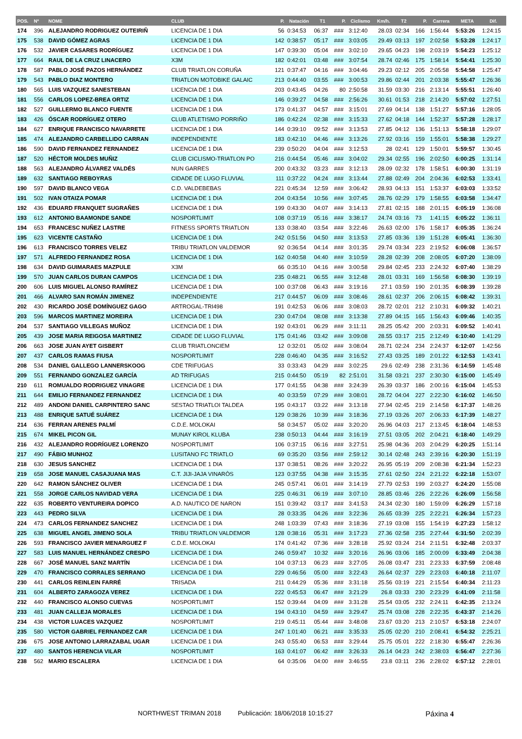| POS. | Nº | NOME | CLUB | P. | Natación | T1 | P. | Ciclismo | Km/h. | T2 | P. | Carrera | META | Dif. |
| --- | --- | --- | --- | --- | --- | --- | --- | --- | --- | --- | --- | --- | --- | --- |
| 174 | 396 | ALEJANDRO RODRIGUEZ OUTEIRIÑ | LICENCIA DE 1 DIA | 56 | 0:34:53 | 06:37 | ### | 3:12:40 | 28.03 | 02:34 | 166 | 1:56:44 | 5:53:26 | 1:24:15 |
| 175 | 538 | DAVID GÓMEZ AGRAS | LICENCIA DE 1 DIA | 142 | 0:38:57 | 05:17 | ### | 3:03:05 | 29.49 | 03:13 | 197 | 2:02:58 | 5:53:28 | 1:24:17 |
| 176 | 532 | JAVIER CASARES RODRÍGUEZ | LICENCIA DE 1 DIA | 147 | 0:39:30 | 05:04 | ### | 3:02:10 | 29.65 | 04:23 | 198 | 2:03:19 | 5:54:23 | 1:25:12 |
| 177 | 664 | RAUL DE LA CRUZ LINACERO | X3M | 182 | 0:42:01 | 03:48 | ### | 3:07:54 | 28.74 | 02:46 | 175 | 1:58:14 | 5:54:41 | 1:25:30 |
| 178 | 587 | PABLO JOSÉ PAZOS HERNÁNDEZ | CLUB TRIATLON CORUÑA | 121 | 0:37:47 | 04:16 | ### | 3:04:46 | 29.23 | 02:12 | 205 | 2:05:58 | 5:54:58 | 1:25:47 |
| 179 | 543 | PABLO DIAZ MONTERO | TRIATLON MOTOBIKE GALAIC | 213 | 0:44:40 | 03:55 | ### | 3:00:53 | 29.86 | 02:44 | 201 | 2:03:38 | 5:55:47 | 1:26:36 |
| 180 | 565 | LUIS VAZQUEZ SANESTEBAN | LICENCIA DE 1 DIA | 203 | 0:43:45 | 04:26 | 80 | 2:50:58 | 31.59 | 03:30 | 216 | 2:13:14 | 5:55:51 | 1:26:40 |
| 181 | 556 | CARLOS LOPEZ-BREA ORTIZ | LICENCIA DE 1 DIA | 146 | 0:39:27 | 04:58 | ### | 2:56:26 | 30.61 | 01:53 | 218 | 2:14:20 | 5:57:02 | 1:27:51 |
| 182 | 527 | GUILLERMO BLANCO FUENTE | LICENCIA DE 1 DIA | 173 | 0:41:37 | 04:57 | ### | 3:15:01 | 27.69 | 04:14 | 138 | 1:51:27 | 5:57:16 | 1:28:05 |
| 183 | 426 | ÓSCAR RODRÍGUEZ OTERO | CLUB ATLETISMO PORRIÑO | 186 | 0:42:24 | 02:38 | ### | 3:15:33 | 27.62 | 04:18 | 144 | 1:52:37 | 5:57:28 | 1:28:17 |
| 184 | 627 | ENRIQUE FRANCISCO NAVARRETE | LICENCIA DE 1 DIA | 144 | 0:39:10 | 09:52 | ### | 3:13:53 | 27.85 | 04:12 | 136 | 1:51:13 | 5:58:18 | 1:29:07 |
| 185 | 474 | ALEJANDRO CARBELLIDO CARRAN | INDEPENDIENTE | 183 | 0:42:10 | 04:46 | ### | 3:13:26 | 27.92 | 03:16 | 159 | 1:55:01 | 5:58:38 | 1:29:27 |
| 186 | 590 | DAVID FERNANDEZ FERNANDEZ | LICENCIA DE 1 DIA | 239 | 0:50:20 | 04:04 | ### | 3:12:53 | 28 | 02:41 | 129 | 1:50:01 | 5:59:57 | 1:30:45 |
| 187 | 520 | HÉCTOR MOLDES MUÑIZ | CLUB CICLISMO-TRIATLON PO | 216 | 0:44:54 | 05:46 | ### | 3:04:02 | 29.34 | 02:55 | 196 | 2:02:50 | 6:00:25 | 1:31:14 |
| 188 | 563 | ALEJANDRO ÁLVAREZ VALDÉS | NUN GARRES | 200 | 0:43:32 | 03:23 | ### | 3:12:13 | 28.09 | 02:32 | 178 | 1:58:51 | 6:00:30 | 1:31:19 |
| 189 | 632 | SANTIAGO REBOYRAS | CIDADE DE LUGO FLUVIAL | 111 | 0:37:22 | 04:24 | ### | 3:13:44 | 27.88 | 02:49 | 204 | 2:04:36 | 6:02:53 | 1:33:41 |
| 190 | 597 | DAVID BLANCO VEGA | C.D. VALDEBEBAS | 221 | 0:45:34 | 12:59 | ### | 3:06:42 | 28.93 | 04:13 | 151 | 1:53:37 | 6:03:03 | 1:33:52 |
| 191 | 502 | IVAN OTAIZA POMAR | LICENCIA DE 1 DIA | 204 | 0:43:54 | 10:56 | ### | 3:07:45 | 28.76 | 02:29 | 179 | 1:58:55 | 6:03:58 | 1:34:47 |
| 192 | 436 | EDUARD FRANQUET SUGRAÑES | LICENCIA DE 1 DIA | 199 | 0:43:30 | 04:07 | ### | 3:14:13 | 27.81 | 02:15 | 188 | 2:01:15 | 6:05:19 | 1:36:08 |
| 193 | 612 | ANTONIO BAAMONDE SANDE | NOSPORTLIMIT | 108 | 0:37:19 | 05:16 | ### | 3:38:17 | 24.74 | 03:16 | 73 | 1:41:15 | 6:05:22 | 1:36:11 |
| 194 | 653 | FRANCESC NUÑEZ LASTRE | FITNESS SPORTS TRIATLON | 133 | 0:38:40 | 03:54 | ### | 3:22:46 | 26.63 | 02:00 | 176 | 1:58:17 | 6:05:35 | 1:36:24 |
| 195 | 623 | VICENTE CASTAÑO | LICENCIA DE 1 DIA | 242 | 0:51:56 | 04:50 | ### | 3:13:53 | 27.85 | 03:36 | 139 | 1:51:28 | 6:05:41 | 1:36:30 |
| 196 | 613 | FRANCISCO TORRES VELEZ | TRIBU TRIATLON VALDEMOR | 92 | 0:36:54 | 04:14 | ### | 3:01:35 | 29.74 | 03:34 | 223 | 2:19:52 | 6:06:08 | 1:36:57 |
| 197 | 571 | ALFREDO FERNANDEZ ROSA | LICENCIA DE 1 DIA | 162 | 0:40:58 | 04:40 | ### | 3:10:59 | 28.28 | 02:39 | 208 | 2:08:05 | 6:07:20 | 1:38:09 |
| 198 | 634 | DAVID GUIMARAES MAZPULE | X3M | 66 | 0:35:10 | 04:16 | ### | 3:00:58 | 29.84 | 02:45 | 233 | 2:24:32 | 6:07:40 | 1:38:29 |
| 199 | 570 | JUAN CARLOS DURAN CAMPOS | LICENCIA DE 1 DIA | 235 | 0:48:21 | 06:55 | ### | 3:12:48 | 28.01 | 03:31 | 169 | 1:56:58 | 6:08:30 | 1:39:19 |
| 200 | 606 | LUIS MIGUEL ALONSO RAMÍREZ | LICENCIA DE 1 DIA | 100 | 0:37:08 | 06:43 | ### | 3:19:16 | 27.1 | 03:59 | 190 | 2:01:35 | 6:08:39 | 1:39:28 |
| 201 | 466 | ALVARO SAN ROMÁN JIMENEZ | INDEPENDIENTE | 217 | 0:44:57 | 06:09 | ### | 3:08:46 | 28.61 | 02:37 | 206 | 2:06:15 | 6:08:42 | 1:39:31 |
| 202 | 430 | RICARDO JOSÉ DOMÍNGUEZ GAGO | ARTROGAL-TRI498 | 191 | 0:42:53 | 06:06 | ### | 3:08:03 | 28.72 | 02:01 | 212 | 2:10:31 | 6:09:32 | 1:40:21 |
| 203 | 596 | MARCOS MARTINEZ MOREIRA | LICENCIA DE 1 DIA | 230 | 0:47:04 | 08:08 | ### | 3:13:38 | 27.89 | 04:15 | 165 | 1:56:43 | 6:09:46 | 1:40:35 |
| 204 | 537 | SANTIAGO VILLEGAS MUÑOZ | LICENCIA DE 1 DIA | 192 | 0:43:01 | 06:29 | ### | 3:11:11 | 28.25 | 05:42 | 200 | 2:03:31 | 6:09:52 | 1:40:41 |
| 205 | 439 | JOSE MARIA REIGOSA MARTINEZ | CIDADE DE LUGO FLUVIAL | 175 | 0:41:46 | 03:42 | ### | 3:09:08 | 28.55 | 03:17 | 215 | 2:12:49 | 6:10:40 | 1:41:29 |
| 206 | 663 | JOSE JUAN AYET GISBERT | CLUB TRIATLONCIEM | 12 | 0:32:01 | 05:02 | ### | 3:08:04 | 28.71 | 02:24 | 234 | 2:24:37 | 6:12:07 | 1:42:56 |
| 207 | 437 | CARLOS RAMAS FIUSA | NOSPORTLIMIT | 228 | 0:46:40 | 04:35 | ### | 3:16:52 | 27.43 | 03:25 | 189 | 2:01:22 | 6:12:53 | 1:43:41 |
| 208 | 534 | DANIEL GALLEGO LANNERSKOOG | CDE TRIFUGAS | 33 | 0:33:43 | 04:29 | ### | 3:02:25 | 29.6 | 02:49 | 238 | 2:31:36 | 6:14:59 | 1:45:48 |
| 209 | 551 | FERNANDO GONZALEZ GARCÍA | AD TRIFUGAS | 215 | 0:44:50 | 05:19 | 82 | 2:51:01 | 31.58 | 03:21 | 237 | 2:30:30 | 6:15:00 | 1:45:49 |
| 210 | 611 | ROMUALDO RODRIGUEZ VINAGRE | LICENCIA DE 1 DIA | 177 | 0:41:55 | 04:38 | ### | 3:24:39 | 26.39 | 03:37 | 186 | 2:00:16 | 6:15:04 | 1:45:53 |
| 211 | 644 | EMILIO FERNANDEZ FERNANDEZ | LICENCIA DE 1 DIA | 40 | 0:33:59 | 07:29 | ### | 3:08:01 | 28.72 | 04:04 | 227 | 2:22:30 | 6:16:02 | 1:46:50 |
| 212 | 489 | ANDONI DANIEL CARPINTERO SANC | SESTAO TRIATLOI TALDEA | 195 | 0:43:17 | 03:22 | ### | 3:13:18 | 27.94 | 02:45 | 219 | 2:14:58 | 6:17:37 | 1:48:26 |
| 213 | 488 | ENRIQUE SATUÉ SUÁREZ | LICENCIA DE 1 DIA | 129 | 0:38:26 | 10:39 | ### | 3:18:36 | 27.19 | 03:26 | 207 | 2:06:33 | 6:17:39 | 1:48:27 |
| 214 | 636 | FERRAN ARENES PALMÍ | C.D.E. MOLOKAI | 58 | 0:34:57 | 05:02 | ### | 3:20:20 | 26.96 | 04:03 | 217 | 2:13:45 | 6:18:04 | 1:48:53 |
| 215 | 674 | MIKEL PICON GIL | MUNAY KIROL KLUBA | 238 | 0:50:13 | 04:44 | ### | 3:16:19 | 27.51 | 03:05 | 202 | 2:04:21 | 6:18:40 | 1:49:29 |
| 216 | 432 | ALEJANDRO RODRÍGUEZ LORENZO | NOSPORTLIMIT | 106 | 0:37:15 | 06:16 | ### | 3:27:51 | 25.98 | 04:36 | 203 | 2:04:29 | 6:20:25 | 1:51:14 |
| 217 | 490 | FÁBIO MUNHOZ | LUSITANO FC TRIATLO | 69 | 0:35:20 | 03:56 | ### | 2:59:12 | 30.14 | 02:48 | 243 | 2:39:16 | 6:20:30 | 1:51:19 |
| 218 | 630 | JESUS SANCHEZ | LICENCIA DE 1 DIA | 137 | 0:38:51 | 08:26 | ### | 3:20:22 | 26.95 | 05:19 | 209 | 2:08:38 | 6:21:34 | 1:52:23 |
| 219 | 658 | JOSE MANUEL CASAJUANA MAS | C.T. JIJI-JAJA VINARÒS | 123 | 0:37:55 | 04:38 | ### | 3:15:35 | 27.61 | 02:50 | 224 | 2:21:22 | 6:22:18 | 1:53:07 |
| 220 | 642 | RAMON SÁNCHEZ OLIVER | LICENCIA DE 1 DIA | 245 | 0:57:41 | 06:01 | ### | 3:14:19 | 27.79 | 02:53 | 199 | 2:03:27 | 6:24:20 | 1:55:08 |
| 221 | 558 | JORGE CARLOS NAVIDAD VERA | LICENCIA DE 1 DIA | 225 | 0:46:31 | 06:19 | ### | 3:07:10 | 28.85 | 03:46 | 226 | 2:22:26 | 6:26:09 | 1:56:58 |
| 222 | 635 | ROBERTO VENTUREIRA DOPICO | A.D. NAUTICO DE NARON | 151 | 0:39:42 | 03:17 | ### | 3:41:53 | 24.34 | 02:30 | 180 | 1:59:09 | 6:26:29 | 1:57:18 |
| 223 | 443 | PEDRO SILVA | LICENCIA DE 1 DIA | 28 | 0:33:35 | 04:26 | ### | 3:22:36 | 26.65 | 03:39 | 225 | 2:22:21 | 6:26:34 | 1:57:23 |
| 224 | 473 | CARLOS FERNANDEZ SANCHEZ | LICENCIA DE 1 DIA | 248 | 1:03:39 | 07:43 | ### | 3:18:36 | 27.19 | 03:08 | 155 | 1:54:19 | 6:27:23 | 1:58:12 |
| 225 | 638 | MIGUEL ANGEL JIMENO SOLA | TRIBU TRIATLON VALDEMOR | 128 | 0:38:16 | 05:31 | ### | 3:17:23 | 27.36 | 02:58 | 235 | 2:27:44 | 6:31:50 | 2:02:39 |
| 226 | 593 | FRANCISCO JAVIER MENARGUEZ F | C.D.E. MOLOKAI | 174 | 0:41:42 | 07:36 | ### | 3:28:18 | 25.92 | 03:24 | 214 | 2:11:51 | 6:32:48 | 2:03:37 |
| 227 | 583 | LUIS MANUEL HERNÁNDEZ CRESPO | LICENCIA DE 1 DIA | 246 | 0:59:47 | 10:32 | ### | 3:20:16 | 26.96 | 03:06 | 185 | 2:00:09 | 6:33:49 | 2:04:38 |
| 228 | 667 | JOSÉ MANUEL SANZ MARTÍN | LICENCIA DE 1 DIA | 104 | 0:37:13 | 06:23 | ### | 3:27:05 | 26.08 | 03:47 | 231 | 2:23:33 | 6:37:59 | 2:08:48 |
| 229 | 470 | FRANCISCO CORRALES SERRANO | LICENCIA DE 1 DIA | 229 | 0:46:56 | 05:00 | ### | 3:22:43 | 26.64 | 02:37 | 229 | 2:23:03 | 6:40:18 | 2:11:07 |
| 230 | 441 | CARLOS REINLEIN FARRÉ | TRISADA | 211 | 0:44:29 | 05:36 | ### | 3:31:18 | 25.56 | 03:19 | 221 | 2:15:54 | 6:40:34 | 2:11:23 |
| 231 | 604 | ALBERTO ZARAGOZA VEREZ | LICENCIA DE 1 DIA | 222 | 0:45:53 | 06:47 | ### | 3:21:29 | 26.8 | 03:33 | 230 | 2:23:29 | 6:41:09 | 2:11:58 |
| 232 | 440 | FRANCISCO ALONSO CUEVAS | NOSPORTLIMIT | 152 | 0:39:44 | 04:09 | ### | 3:31:28 | 25.54 | 03:05 | 232 | 2:24:11 | 6:42:35 | 2:13:24 |
| 233 | 481 | JUAN CALLEJA MORALES | LICENCIA DE 1 DIA | 194 | 0:43:10 | 04:59 | ### | 3:29:47 | 25.74 | 03:08 | 228 | 2:22:35 | 6:43:37 | 2:14:26 |
| 234 | 438 | VICTOR LUACES VAZQUEZ | NOSPORTLIMIT | 219 | 0:45:11 | 05:44 | ### | 3:48:08 | 23.67 | 03:20 | 213 | 2:10:57 | 6:53:18 | 2:24:07 |
| 235 | 580 | VICTOR GABRIEL FERNANDEZ CAR | LICENCIA DE 1 DIA | 247 | 1:01:40 | 06:21 | ### | 3:35:33 | 25.05 | 02:20 | 210 | 2:08:41 | 6:54:32 | 2:25:21 |
| 236 | 675 | JOSE ANTONIO LARRAZABAL UGAR | LICENCIA DE 1 DIA | 243 | 0:55:40 | 06:53 | ### | 3:29:44 | 25.75 | 05:01 | 222 | 2:18:30 | 6:55:47 | 2:26:36 |
| 237 | 480 | SANTOS HERENCIA VILAR | NOSPORTLIMIT | 163 | 0:41:07 | 06:42 | ### | 3:26:33 | 26.14 | 04:23 | 242 | 2:38:03 | 6:56:47 | 2:27:36 |
| 238 | 562 | MARIO ESCALERA | LICENCIA DE 1 DIA | 64 | 0:35:06 | 04:00 | ### | 3:46:55 | 23.8 | 03:11 | 236 | 2:28:02 | 6:57:12 | 2:28:01 |
NORTHWEST TRIMAN 2018 Publicación: 18/06/2018 10:15:27 Páxina 4